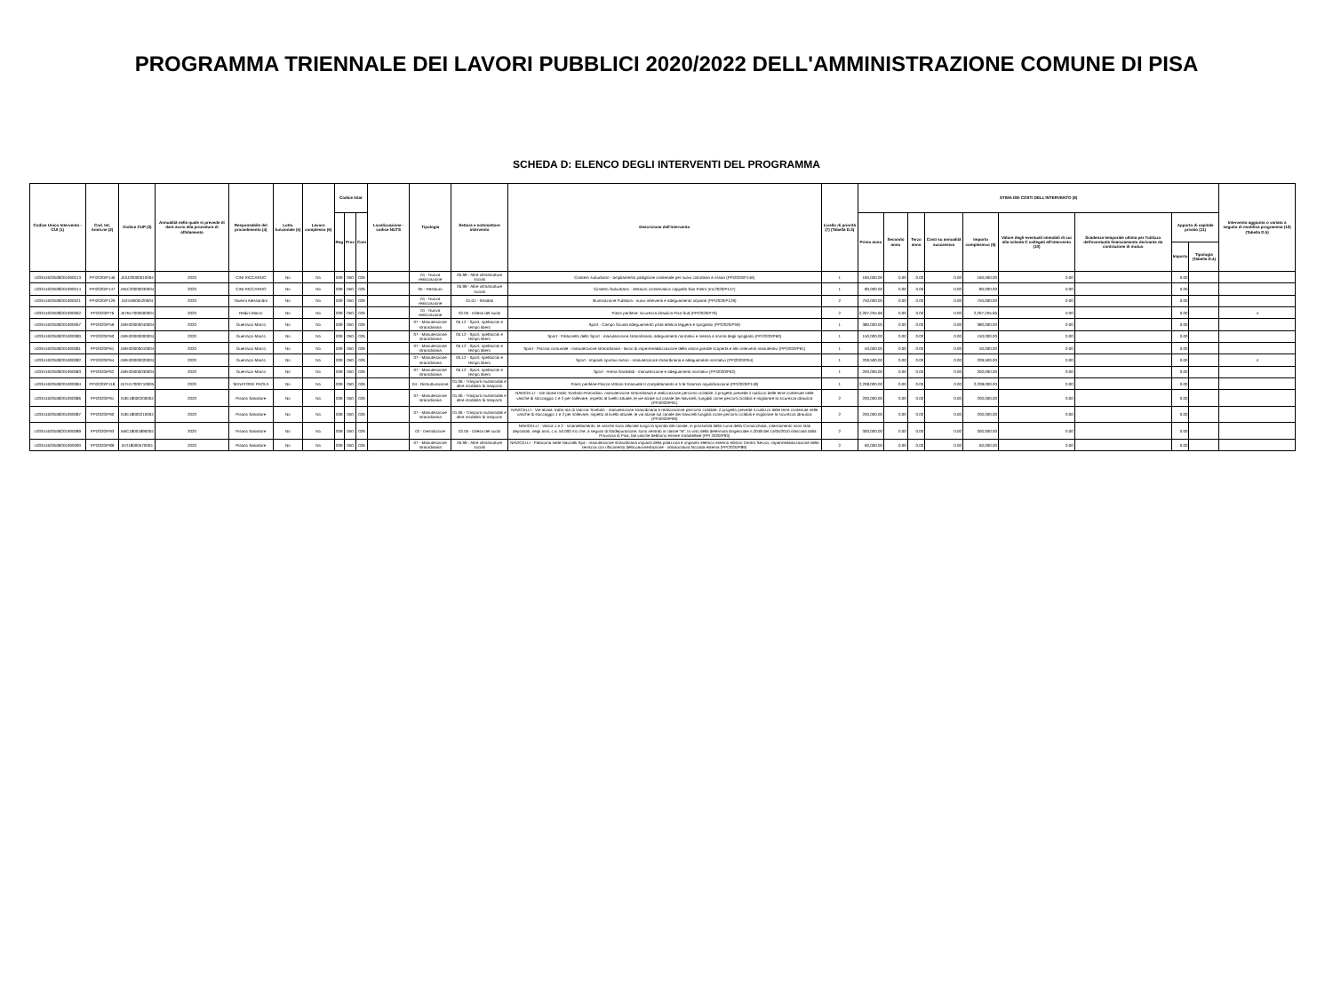PROGRAMMA TRIENNALE DEI LAVORI PUBBLICI 2020/2022 DELL'AMMINISTRAZIONE COMUNE DI PISA
SCHEDA D: ELENCO DEGLI INTERVENTI DEL PROGRAMMA
| Codice Unico Intervento - CUI (1) | Cod. Int. Amm.ne (2) | Codice CUP (3) | Annualità nella quale si prevede di dare avvio alla procedura di affidamento | Responsabile del procedimento (4) | Lotto funzionale (5) | Lavoro complesso (6) | Codice Istat | | | Localizzazione - codice NUTS | Tipologia | Settore e sottosettore intervento | Descrizione dell'intervento | Livello di priorità (7) (Tabella D.3) | STIMA DEI COSTI DELL'INTERVENTO (8) | | | | | | | | | Intervento aggiunto o variato a seguito di modifica programma (12) (Tabella D.5) |
| --- | --- | --- | --- | --- | --- | --- | --- | --- | --- | --- | --- | --- | --- | --- | --- | --- | --- | --- | --- | --- | --- | --- | --- | --- |
| | | | | | | | Reg | Prov | Com | | | | | | Primo anno | Secondo anno | Terzo anno | Costi su annualità successiva | Importo complessivo (9) | Valore degli eventuali immobili di cui alla scheda C collegati all'intervento (10) | Scadenza temporale ultima per l'utilizzo dell'eventuale finanziamento derivante da contrazione di mutuo | Apporto di capitale privato (11) | | |
| | | | | | | | | | | | | | | | | | | | | | | Importo | Tipologia (Tabella D.4) | |
| L00341620508201900013 | PPI2020/P146 | J53J20000010004 | 2020 | CINI RICCARDO | No | No | 009 | 050 | 026 | | 01 - Nuova realizzazione | 05.99 - Altre infrastrutture sociali | Cimitero suburbano - ampliamento padiglione cimiteriale per nuovi colombari e ossari (PPI2020/P146) | 1 | 160,000.00 | 0.00 | 0.00 | 0.00 | 160,000.00 | 0.00 | | 0.00 | | |
| L00341620508201900014 | PPI2020/P147 | J55C20000030004 | 2020 | CINI RICCARDO | No | No | 009 | 050 | 026 | | 05 - Restauro | 05.99 - Altre infrastrutture sociali | Cimitero Suburbano - restauro conservativo cappella San Pietro (Int.2020/P147) | 1 | 80,000.00 | 0.00 | 0.00 | 0.00 | 80,000.00 | 0.00 | | 0.00 | | |
| L00341620508201900021 | PPI2020/P129 | J52I19000420004 | 2020 | Taverni Alessandro | No | No | 009 | 050 | 026 | | 01 - Nuova realizzazione | 01.01 - Stradali | Illuminazione Pubblica - nuovi interventi e adeguamento impianti (PPI2020/P129) | 2 | 750,000.00 | 0.00 | 0.00 | 0.00 | 750,000.00 | 0.00 | | 0.00 | | |
| L00341620508201900062 | PPI2020/P76 | J57B17000500001 | 2020 | Redini Marco | No | No | 009 | 050 | 026 | | 01 - Nuova realizzazione | 02.05 - Difesa del suolo | Piano periferie: sicurezza idraulica Pisa Sud (PPI2020/P76) | 2 | 2,267,255.66 | 0.00 | 0.00 | 0.00 | 2,267,255.66 | 0.00 | | 0.00 | | 4 |
| L00341620508201900067 | PPI2020/P59 | J59H20000040004 | 2020 | Guerrazzi Marco | No | No | 009 | 050 | 026 | | 07 - Manutenzione straordinaria | 05.12 - Sport, spettacolo e tempo libero | Sport - Campo Scuola adeguamento pista atletica leggera e spogliatoi (PPI2020/P59) | 1 | 380,000.00 | 0.00 | 0.00 | 0.00 | 380,000.00 | 0.00 | | 0.00 | | |
| L00341620508201900080 | PPI2020/P60 | J59H20000000004 | 2020 | Guerrazzi Marco | No | No | 009 | 050 | 026 | | 07 - Manutenzione straordinaria | 05.12 - Sport, spettacolo e tempo libero | Sport - Palazzetto dello Sport - manutenzione straordinaria, adeguamenti normativi e messa a norma degli spogliatoi (PPI2020/P60) | 1 | 150,000.00 | 0.00 | 0.00 | 0.00 | 150,000.00 | 0.00 | | 0.00 | | |
| L00341620508201900081 | PPI2020/P61 | J59H20000010004 | 2020 | Guerrazzi Marco | No | No | 009 | 050 | 026 | | 07 - Manutenzione straordinaria | 05.12 - Sport, spettacolo e tempo libero | Sport - Piscina comunale - manutenzione straordinaria - lavori di impermeabilizzazione della vasca grande scoperta e altri interventi manutentivi (PPI2020/P61) | 1 | 50,000.00 | 0.00 | 0.00 | 0.00 | 50,000.00 | 0.00 | | 0.00 | | |
| L00341620508201900082 | PPI2020/P64 | J59H20000020004 | 2020 | Guerrazzi Marco | No | No | 009 | 050 | 026 | | 07 - Manutenzione straordinaria | 05.12 - Sport, spettacolo e tempo libero | Sport - Impianti sportivi minori - manutenzione straordinaria e adeguamenti normativi (PPI2020/P64) | 1 | 209,500.00 | 0.00 | 0.00 | 0.00 | 209,500.00 | 0.00 | | 0.00 | | 4 |
| L00341620508201900083 | PPI2020/P62 | J59H20000030004 | 2020 | Guerrazzi Marco | No | No | 009 | 050 | 026 | | 07 - Manutenzione straordinaria | 05.12 - Sport, spettacolo e tempo libero | Sport - Arena Garibaldi - manutenzione e adeguamenti normativi (PPI2020/P62) | 1 | 200,000.00 | 0.00 | 0.00 | 0.00 | 200,000.00 | 0.00 | | 0.00 | | |
| L00341620508201900084 | PPI2020/P118 | J57H17000710005 | 2020 | SENATORE PAOLA | No | No | 009 | 050 | 026 | | 04 - Ristrutturazione | 01.06 - Trasporti multimodali e altre modalita' di trasporto | Piano periferie-Piazza Vittorio Emanuele II completamento e V.le Gramsci riqualificazione (PPI2020/P118) | 1 | 2,208,000.00 | 0.00 | 0.00 | 0.00 | 2,208,000.00 | 0.00 | | 0.00 | | |
| L00341620508201900086 | PPI2020/P91 | I53E18000200004 | 2020 | Pisano Salvatore | No | No | 009 | 050 | 026 | | 07 - Manutenzione straordinaria | 01.06 - Trasporti multimodali e altre modalita' di trasporto | NAVICELLI - Vie alzaie tratto Tombolo-Rotondino: manutenzione straordinaria e realizzazione percorso ciclabile: il progetto prevede il riutilizzo delle terre contenute nelle vasche di stoccaggio 1 e 2 per sollevare, rispetto al livello attuale, le vie alzaie sul canale dei Navicelli, fungibili come percorsi ciclabili e migliorare la sicurezza idraulica (PPI2020/P91) | 2 | 200,000.00 | 0.00 | 0.00 | 0.00 | 200,000.00 | 0.00 | | 0.00 | | |
| L00341620508201900087 | PPI2020/P90 | I53E18000210004 | 2020 | Pisano Salvatore | No | No | 009 | 050 | 026 | | 07 - Manutenzione straordinaria | 01.06 - Trasporti multimodali e altre modalita' di trasporto | NAVICELLI - Vie alzaie: tratto Via di Viaccia-Tombolo - manutenzione straordinaria e realizzazione percorso ciclabile: il progetto prevede il riutilizzo delle terre contenute nelle vasche di stoccaggio 1 e 2 per sollevare, rispetto al livello attuale, le via alzaie sul canale dei Navicelli fungibili come percorsi ciclabili e migliorare la sicurezza idraulica (PPI2020/P90) | 2 | 200,000.00 | 0.00 | 0.00 | 0.00 | 200,000.00 | 0.00 | | 0.00 | | |
| L00341620508201900089 | PPI2020/P93 | I56C18001890004 | 2020 | Pisano Salvatore | No | No | 009 | 050 | 026 | | 02 - Demolizione | 02.05 - Difesa del suolo | NAVICELLI - Vasca 1 e 2 - smantellamento: le vasche sono allocate lungo la sponda del canale, in prossimità della curva della Cornacchiaia, internamento sono stati depositati, negli anni, c.a. 50.000 mc che, a seguito di fitodepurazione, sono rientrati in classe "B". In virtù della determina dirigenziale n.2048 del 14/05/2010 rilasciata dalla Provincia di Pisa, tali vasche debbono essere smantellate (PPI 2020/P93) | 2 | 300,000.00 | 0.00 | 0.00 | 0.00 | 300,000.00 | 0.00 | | 0.00 | | |
| L00341620508201900090 | PPI2020/P89 | I57I18000570004 | 2020 | Pisano Salvatore | No | No | 009 | 050 | 026 | | 07 - Manutenzione straordinaria | 05.99 - Altre infrastrutture sociali | NAVICELLI - Palazzina sede Navicelli Spa - manutenzione straordinaria impianti della palazzina e impianto elettrico esterno edificio Centro Servizi, impermeabilizzazione della terrazza con rifacimento della pavimentazione - imbiancatura facciata esterna (PPI2020/P89) | 2 | 60,000.00 | 0.00 | 0.00 | 0.00 | 60,000.00 | 0.00 | | 0.00 | | |